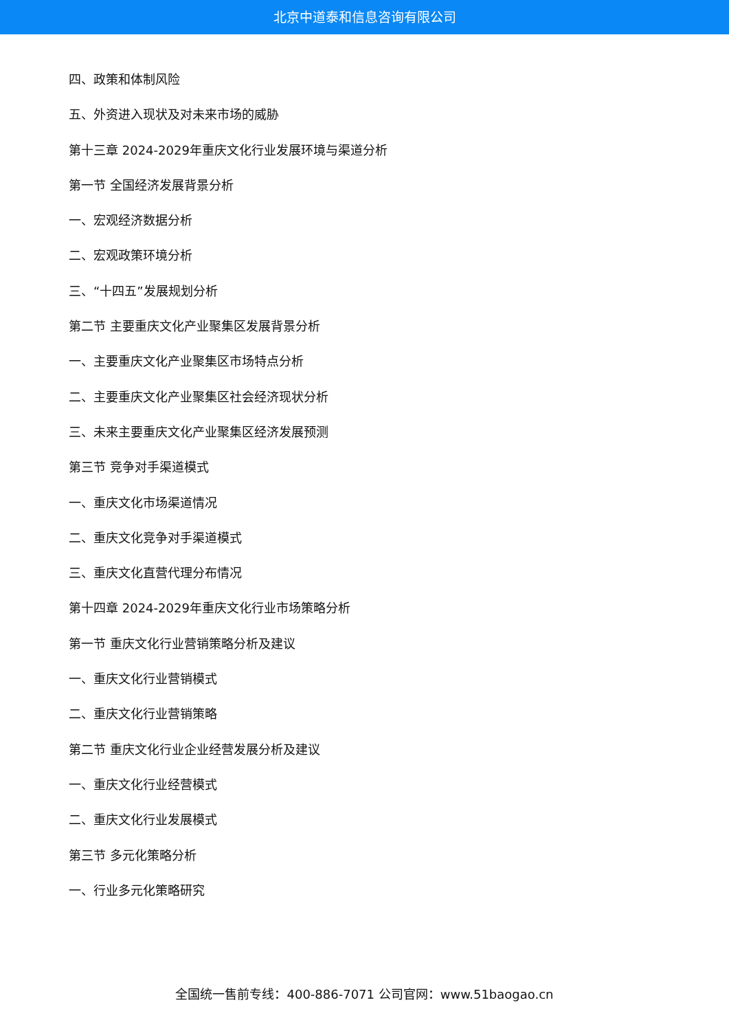北京中道泰和信息咨询有限公司
四、政策和体制风险
五、外资进入现状及对未来市场的威胁
第十三章 2024-2029年重庆文化行业发展环境与渠道分析
第一节 全国经济发展背景分析
一、宏观经济数据分析
二、宏观政策环境分析
三、“十四五”发展规划分析
第二节 主要重庆文化产业聚集区发展背景分析
一、主要重庆文化产业聚集区市场特点分析
二、主要重庆文化产业聚集区社会经济现状分析
三、未来主要重庆文化产业聚集区经济发展预测
第三节 竞争对手渠道模式
一、重庆文化市场渠道情况
二、重庆文化竞争对手渠道模式
三、重庆文化直营代理分布情况
第十四章 2024-2029年重庆文化行业市场策略分析
第一节 重庆文化行业营销策略分析及建议
一、重庆文化行业营销模式
二、重庆文化行业营销策略
第二节 重庆文化行业企业经营发展分析及建议
一、重庆文化行业经营模式
二、重庆文化行业发展模式
第三节 多元化策略分析
一、行业多元化策略研究
全国统一售前专线：400-886-7071 公司官网：www.51baogao.cn